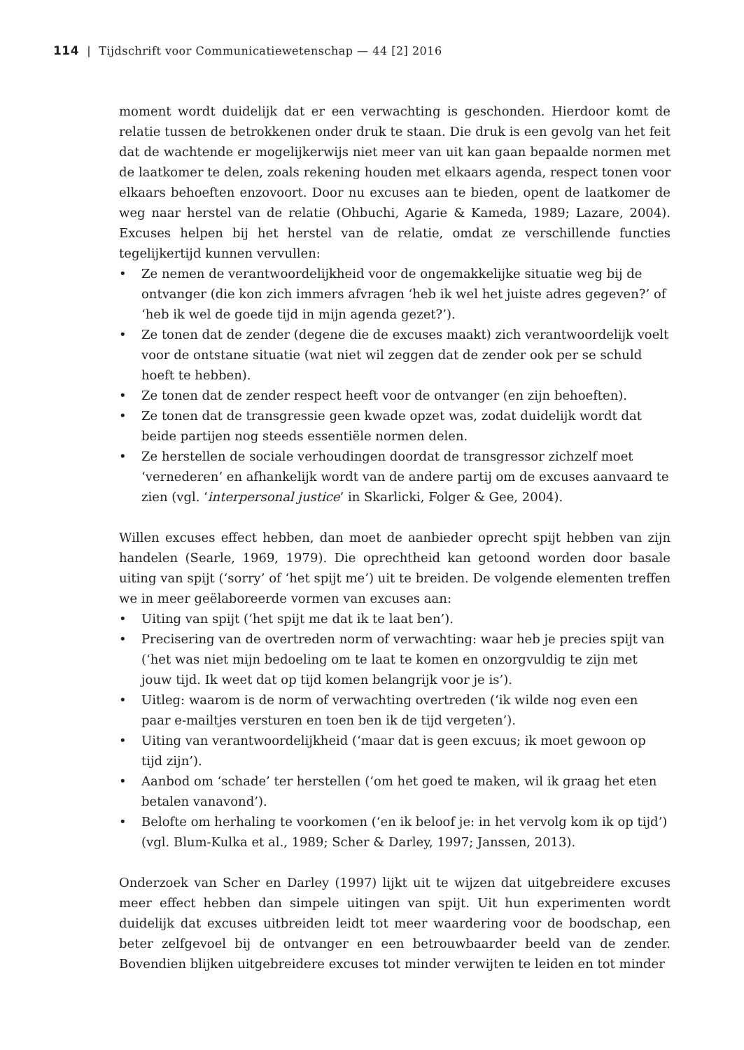114 | Tijdschrift voor Communicatiewetenschap — 44 [2] 2016
moment wordt duidelijk dat er een verwachting is geschonden. Hierdoor komt de relatie tussen de betrokkenen onder druk te staan. Die druk is een gevolg van het feit dat de wachtende er mogelijkerwijs niet meer van uit kan gaan bepaalde normen met de laatkomer te delen, zoals rekening houden met elkaars agenda, respect tonen voor elkaars behoeften enzovoort. Door nu excuses aan te bieden, opent de laatkomer de weg naar herstel van de relatie (Ohbuchi, Agarie & Kameda, 1989; Lazare, 2004). Excuses helpen bij het herstel van de relatie, omdat ze verschillende functies tegelijkertijd kunnen vervullen:
• Ze nemen de verantwoordelijkheid voor de ongemakkelijke situatie weg bij de ontvanger (die kon zich immers afvragen ‘heb ik wel het juiste adres gegeven?’ of ‘heb ik wel de goede tijd in mijn agenda gezet?’).
• Ze tonen dat de zender (degene die de excuses maakt) zich verantwoordelijk voelt voor de ontstane situatie (wat niet wil zeggen dat de zender ook per se schuld hoeft te hebben).
• Ze tonen dat de zender respect heeft voor de ontvanger (en zijn behoeften).
• Ze tonen dat de transgressie geen kwade opzet was, zodat duidelijk wordt dat beide partijen nog steeds essentiële normen delen.
• Ze herstellen de sociale verhoudingen doordat de transgressor zichzelf moet ‘vernederen’ en afhankelijk wordt van de andere partij om de excuses aanvaard te zien (vgl. ‘interpersonal justice’ in Skarlicki, Folger & Gee, 2004).
Willen excuses effect hebben, dan moet de aanbieder oprecht spijt hebben van zijn handelen (Searle, 1969, 1979). Die oprechtheid kan getoond worden door basale uiting van spijt (‘sorry’ of ‘het spijt me’) uit te breiden. De volgende elementen treffen we in meer geëlaboreerde vormen van excuses aan:
• Uiting van spijt (‘het spijt me dat ik te laat ben’).
• Precisering van de overtreden norm of verwachting: waar heb je precies spijt van (‘het was niet mijn bedoeling om te laat te komen en onzorgvuldig te zijn met jouw tijd. Ik weet dat op tijd komen belangrijk voor je is’).
• Uitleg: waarom is de norm of verwachting overtreden (‘ik wilde nog even een paar e-mailtjes versturen en toen ben ik de tijd vergeten’).
• Uiting van verantwoordelijkheid (‘maar dat is geen excuus; ik moet gewoon op tijd zijn’).
• Aanbod om ‘schade’ ter herstellen (‘om het goed te maken, wil ik graag het eten betalen vanavond’).
• Belofte om herhaling te voorkomen (‘en ik beloof je: in het vervolg kom ik op tijd’) (vgl. Blum-Kulka et al., 1989; Scher & Darley, 1997; Janssen, 2013).
Onderzoek van Scher en Darley (1997) lijkt uit te wijzen dat uitgebreidere excuses meer effect hebben dan simpele uitingen van spijt. Uit hun experimenten wordt duidelijk dat excuses uitbreiden leidt tot meer waardering voor de boodschap, een beter zelfgevoel bij de ontvanger en een betrouwbaarder beeld van de zender. Bovendien blijken uitgebreidere excuses tot minder verwijten te leiden en tot minder